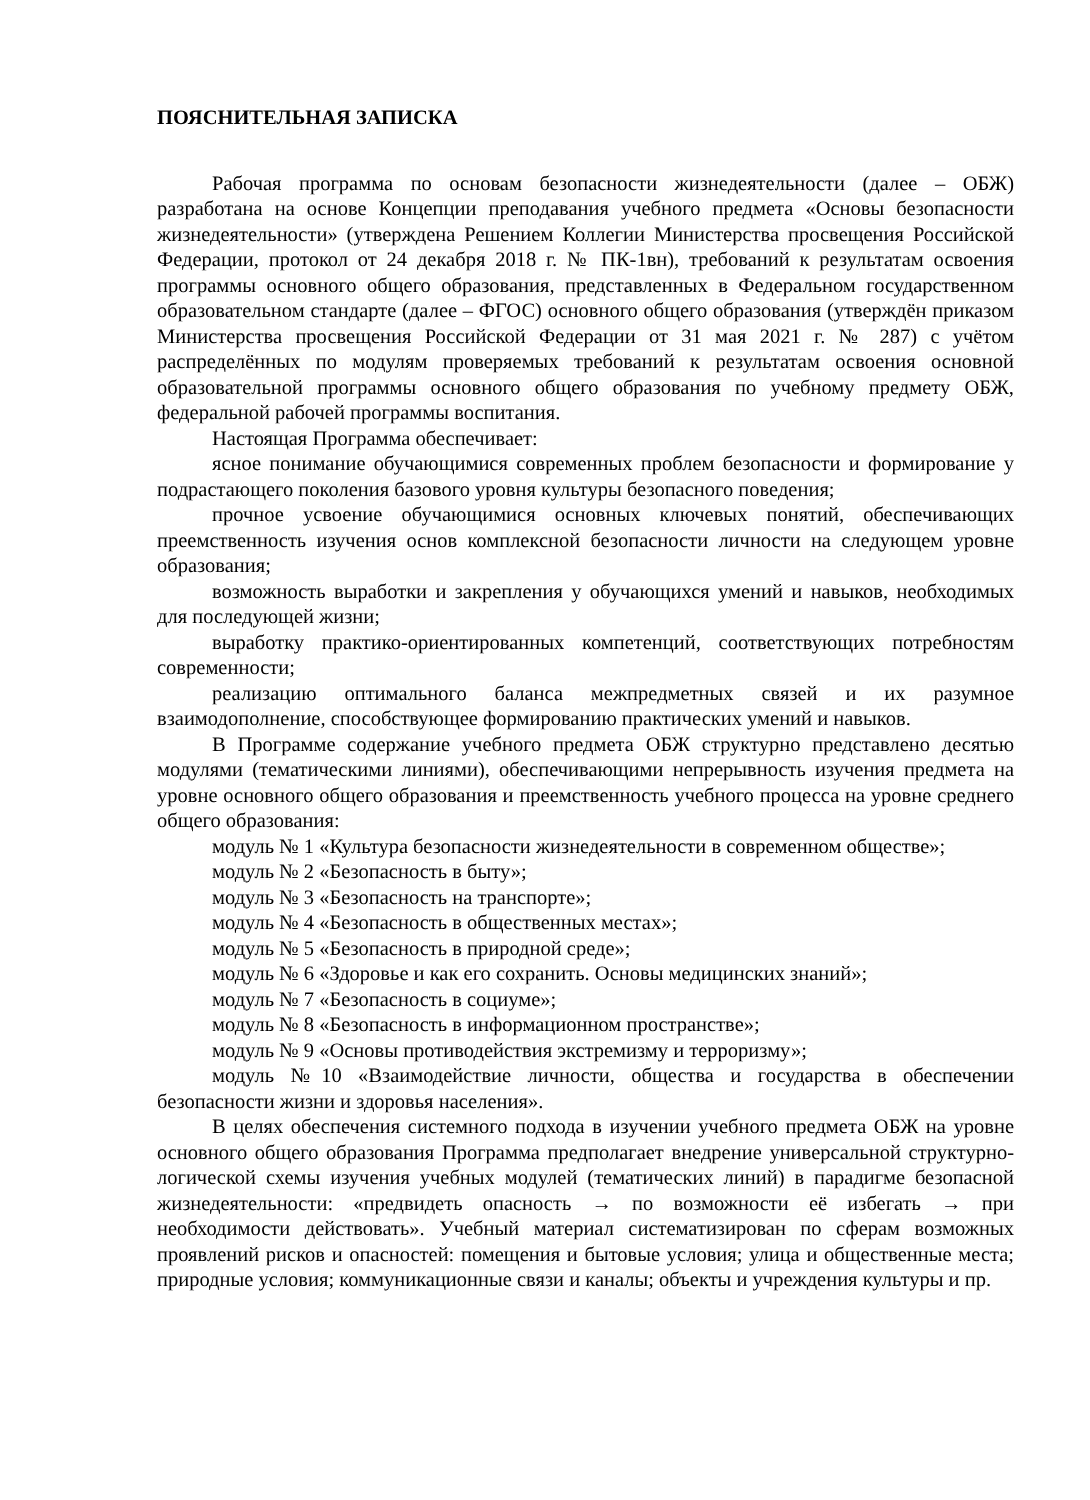ПОЯСНИТЕЛЬНАЯ ЗАПИСКА
Рабочая программа по основам безопасности жизнедеятельности (далее – ОБЖ) разработана на основе Концепции преподавания учебного предмета «Основы безопасности жизнедеятельности» (утверждена Решением Коллегии Министерства просвещения Российской Федерации, протокол от 24 декабря 2018 г. № ПК-1вн), требований к результатам освоения программы основного общего образования, представленных в Федеральном государственном образовательном стандарте (далее – ФГОС) основного общего образования (утверждён приказом Министерства просвещения Российской Федерации от 31 мая 2021 г. № 287) с учётом распределённых по модулям проверяемых требований к результатам освоения основной образовательной программы основного общего образования по учебному предмету ОБЖ, федеральной рабочей программы воспитания.
Настоящая Программа обеспечивает:
ясное понимание обучающимися современных проблем безопасности и формирование у подрастающего поколения базового уровня культуры безопасного поведения;
прочное усвоение обучающимися основных ключевых понятий, обеспечивающих преемственность изучения основ комплексной безопасности личности на следующем уровне образования;
возможность выработки и закрепления у обучающихся умений и навыков, необходимых для последующей жизни;
выработку практико-ориентированных компетенций, соответствующих потребностям современности;
реализацию оптимального баланса межпредметных связей и их разумное взаимодополнение, способствующее формированию практических умений и навыков.
В Программе содержание учебного предмета ОБЖ структурно представлено десятью модулями (тематическими линиями), обеспечивающими непрерывность изучения предмета на уровне основного общего образования и преемственность учебного процесса на уровне среднего общего образования:
модуль № 1 «Культура безопасности жизнедеятельности в современном обществе»;
модуль № 2 «Безопасность в быту»;
модуль № 3 «Безопасность на транспорте»;
модуль № 4 «Безопасность в общественных местах»;
модуль № 5 «Безопасность в природной среде»;
модуль № 6 «Здоровье и как его сохранить. Основы медицинских знаний»;
модуль № 7 «Безопасность в социуме»;
модуль № 8 «Безопасность в информационном пространстве»;
модуль № 9 «Основы противодействия экстремизму и терроризму»;
модуль №10 «Взаимодействие личности, общества и государства в обеспечении безопасности жизни и здоровья населения».
В целях обеспечения системного подхода в изучении учебного предмета ОБЖ на уровне основного общего образования Программа предполагает внедрение универсальной структурно-логической схемы изучения учебных модулей (тематических линий) в парадигме безопасной жизнедеятельности: «предвидеть опасность → по возможности её избегать → при необходимости действовать». Учебный материал систематизирован по сферам возможных проявлений рисков и опасностей: помещения и бытовые условия; улица и общественные места; природные условия; коммуникационные связи и каналы; объекты и учреждения культуры и пр.